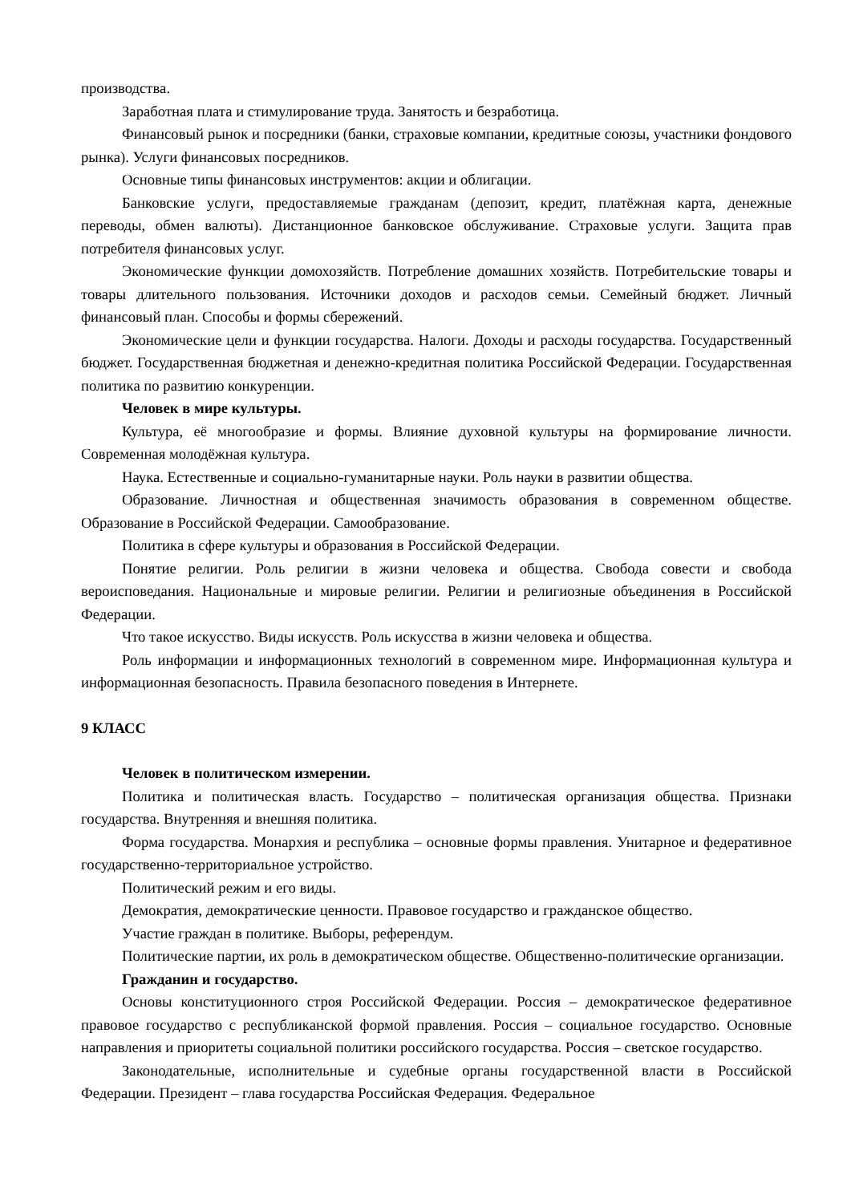производства.
Заработная плата и стимулирование труда. Занятость и безработица.
Финансовый рынок и посредники (банки, страховые компании, кредитные союзы, участники фондового рынка). Услуги финансовых посредников.
Основные типы финансовых инструментов: акции и облигации.
Банковские услуги, предоставляемые гражданам (депозит, кредит, платёжная карта, денежные переводы, обмен валюты). Дистанционное банковское обслуживание. Страховые услуги. Защита прав потребителя финансовых услуг.
Экономические функции домохозяйств. Потребление домашних хозяйств. Потребительские товары и товары длительного пользования. Источники доходов и расходов семьи. Семейный бюджет. Личный финансовый план. Способы и формы сбережений.
Экономические цели и функции государства. Налоги. Доходы и расходы государства. Государственный бюджет. Государственная бюджетная и денежно-кредитная политика Российской Федерации. Государственная политика по развитию конкуренции.
Человек в мире культуры.
Культура, её многообразие и формы. Влияние духовной культуры на формирование личности. Современная молодёжная культура.
Наука. Естественные и социально-гуманитарные науки. Роль науки в развитии общества.
Образование. Личностная и общественная значимость образования в современном обществе. Образование в Российской Федерации. Самообразование.
Политика в сфере культуры и образования в Российской Федерации.
Понятие религии. Роль религии в жизни человека и общества. Свобода совести и свобода вероисповедания. Национальные и мировые религии. Религии и религиозные объединения в Российской Федерации.
Что такое искусство. Виды искусств. Роль искусства в жизни человека и общества.
Роль информации и информационных технологий в современном мире. Информационная культура и информационная безопасность. Правила безопасного поведения в Интернете.
9 КЛАСС
Человек в политическом измерении.
Политика и политическая власть. Государство – политическая организация общества. Признаки государства. Внутренняя и внешняя политика.
Форма государства. Монархия и республика – основные формы правления. Унитарное и федеративное государственно-территориальное устройство.
Политический режим и его виды.
Демократия, демократические ценности. Правовое государство и гражданское общество.
Участие граждан в политике. Выборы, референдум.
Политические партии, их роль в демократическом обществе. Общественно-политические организации.
Гражданин и государство.
Основы конституционного строя Российской Федерации. Россия – демократическое федеративное правовое государство с республиканской формой правления. Россия – социальное государство. Основные направления и приоритеты социальной политики российского государства. Россия – светское государство.
Законодательные, исполнительные и судебные органы государственной власти в Российской Федерации. Президент – глава государства Российская Федерация. Федеральное